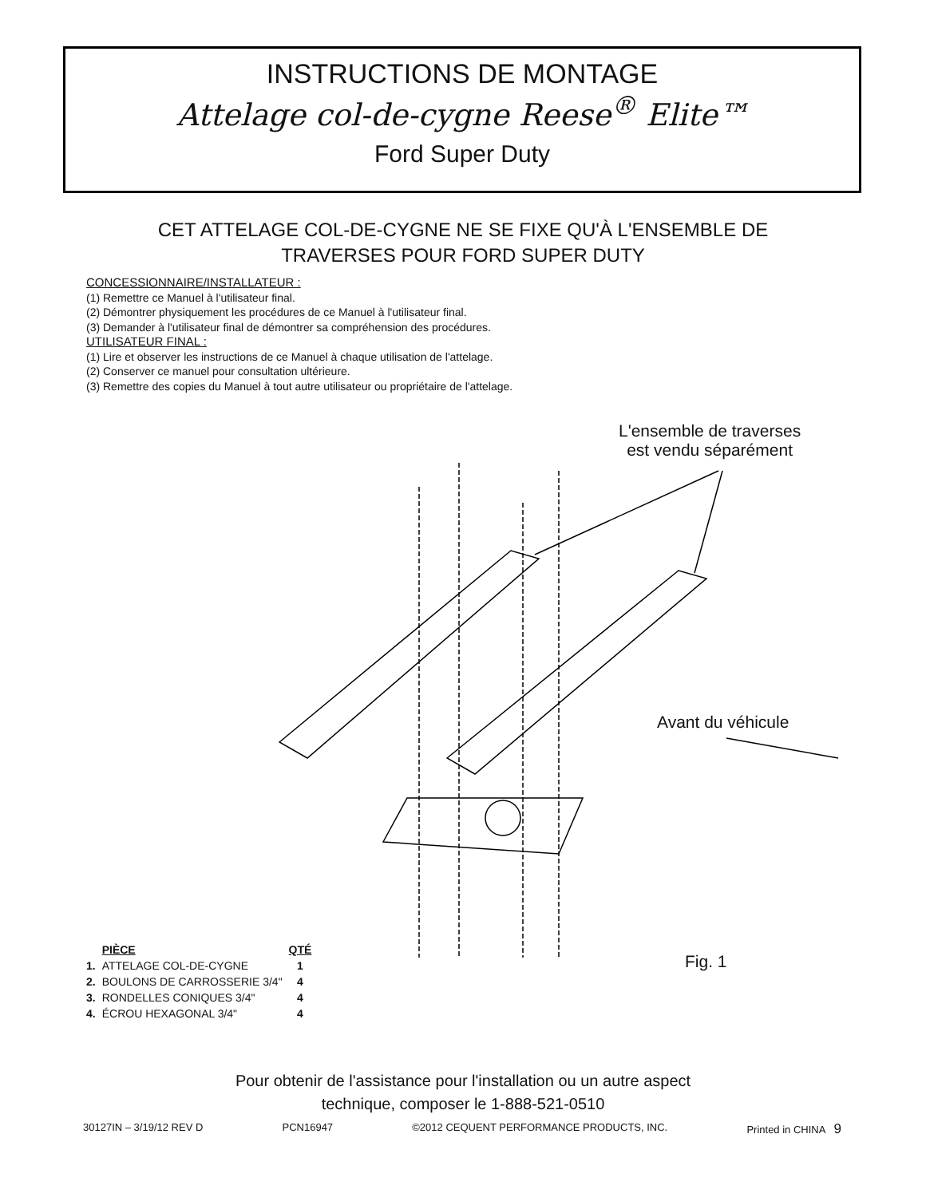INSTRUCTIONS DE MONTAGE
Attelage col-de-cygne Reese<sup>®</sup> Elite™
Ford Super Duty
CET ATTELAGE COL-DE-CYGNE NE SE FIXE QU'À L'ENSEMBLE DE
TRAVERSES POUR FORD SUPER DUTY
CONCESSIONNAIRE/INSTALLATEUR :
(1) Remettre ce Manuel à l'utilisateur final.
(2) Démontrer physiquement les procédures de ce Manuel à l'utilisateur final.
(3) Demander à l'utilisateur final de démontrer sa compréhension des procédures.
UTILISATEUR FINAL :
(1) Lire et observer les instructions de ce Manuel à chaque utilisation de l'attelage.
(2) Conserver ce manuel pour consultation ultérieure.
(3) Remettre des copies du Manuel à tout autre utilisateur ou propriétaire de l'attelage.
L'ensemble de traverses
est vendu séparément
Avant du véhicule
Fig. 1
| | PIÈCE | QTÉ |
| --- | --- | --- |
| 1. | ATTELAGE COL-DE-CYGNE | 1 |
| 2. | BOULONS DE CARROSSERIE 3/4" | 4 |
| 3. | RONDELLES CONIQUES 3/4" | 4 |
| 4. | ÉCROU HEXAGONAL 3/4" | 4 |
Pour obtenir de l'assistance pour l'installation ou un autre aspect
technique, composer le 1-888-521-0510
30127IN – 3/19/12 REV D PCN16947 ©2012 CEQUENT PERFORMANCE PRODUCTS, INC. Printed in CHINA 9